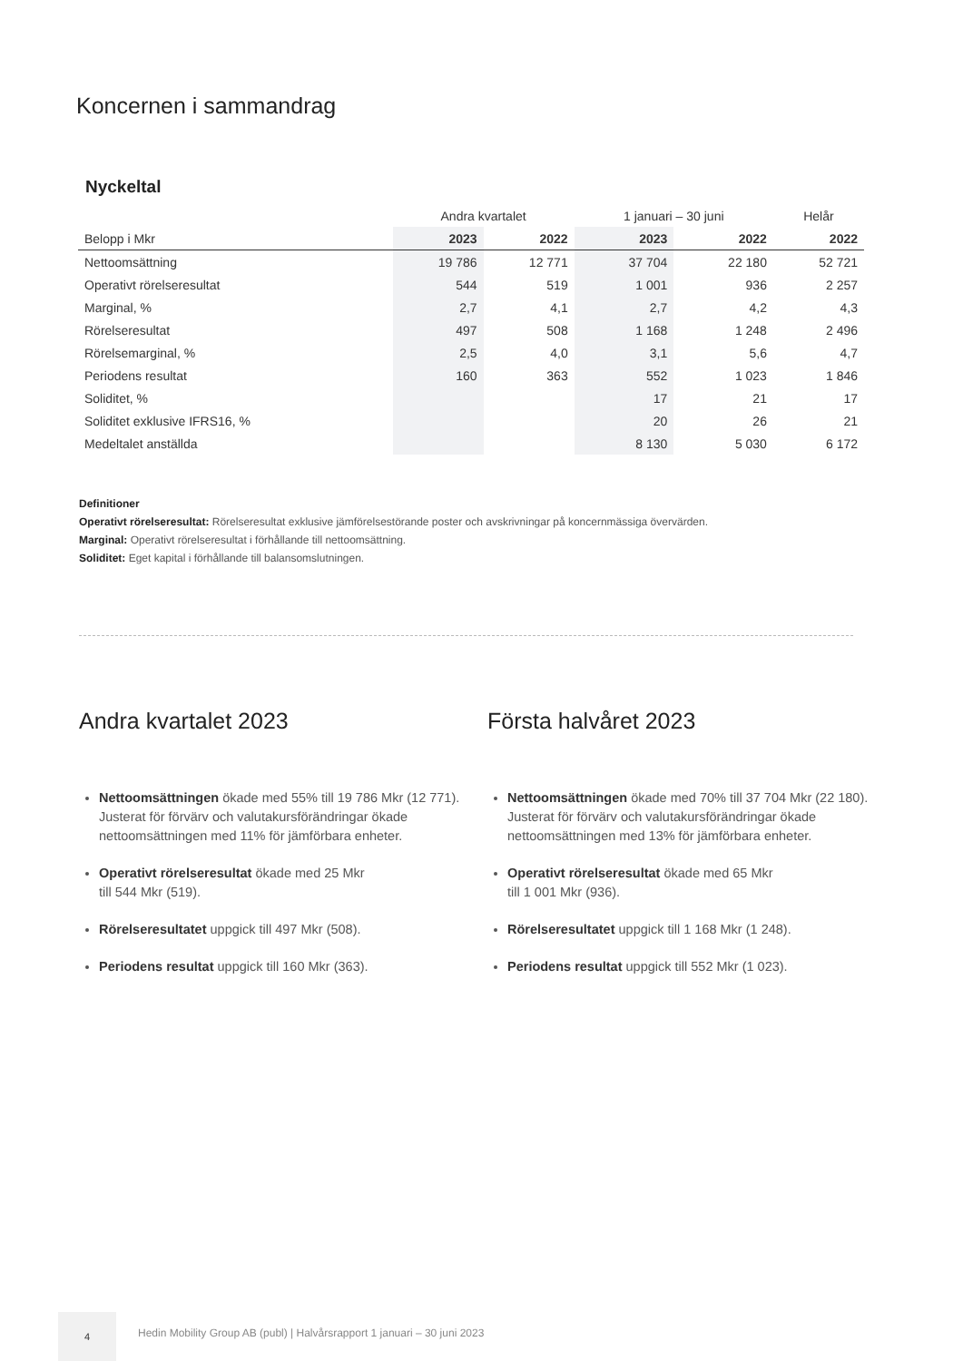Koncernen i sammandrag
Nyckeltal
| | Andra kvartalet | | 1 januari – 30 juni | | Helår |
| --- | --- | --- | --- | --- | --- |
| Belopp i Mkr | 2023 | 2022 | 2023 | 2022 | 2022 |
| Nettoomsättning | 19 786 | 12 771 | 37 704 | 22 180 | 52 721 |
| Operativt rörelseresultat | 544 | 519 | 1 001 | 936 | 2 257 |
| Marginal, % | 2,7 | 4,1 | 2,7 | 4,2 | 4,3 |
| Rörelseresultat | 497 | 508 | 1 168 | 1 248 | 2 496 |
| Rörelsemarginal, % | 2,5 | 4,0 | 3,1 | 5,6 | 4,7 |
| Periodens resultat | 160 | 363 | 552 | 1 023 | 1 846 |
| Soliditet, % | | | 17 | 21 | 17 |
| Soliditet exklusive IFRS16, % | | | 20 | 26 | 21 |
| Medeltalet anställda | | | 8 130 | 5 030 | 6 172 |
Definitioner
Operativt rörelseresultat: Rörelseresultat exklusive jämförelsestörande poster och avskrivningar på koncernmässiga övervärden.
Marginal: Operativt rörelseresultat i förhållande till nettoomsättning.
Soliditet: Eget kapital i förhållande till balansomslutningen.
Andra kvartalet 2023
Nettoomsättningen ökade med 55% till 19 786 Mkr (12 771). Justerat för förvärv och valutakursförändringar ökade nettoomsättningen med 11% för jämförbara enheter.
Operativt rörelseresultat ökade med 25 Mkr
till 544 Mkr (519).
Rörelseresultatet uppgick till 497 Mkr (508).
Periodens resultat uppgick till 160 Mkr (363).
Första halvåret 2023
Nettoomsättningen ökade med 70% till 37 704 Mkr (22 180). Justerat för förvärv och valutakursförändringar ökade nettoomsättningen med 13% för jämförbara enheter.
Operativt rörelseresultat ökade med 65 Mkr
till 1 001 Mkr (936).
Rörelseresultatet uppgick till 1 168 Mkr (1 248).
Periodens resultat uppgick till 552 Mkr (1 023).
4
Hedin Mobility Group AB (publ) | Halvårsrapport 1 januari – 30 juni 2023